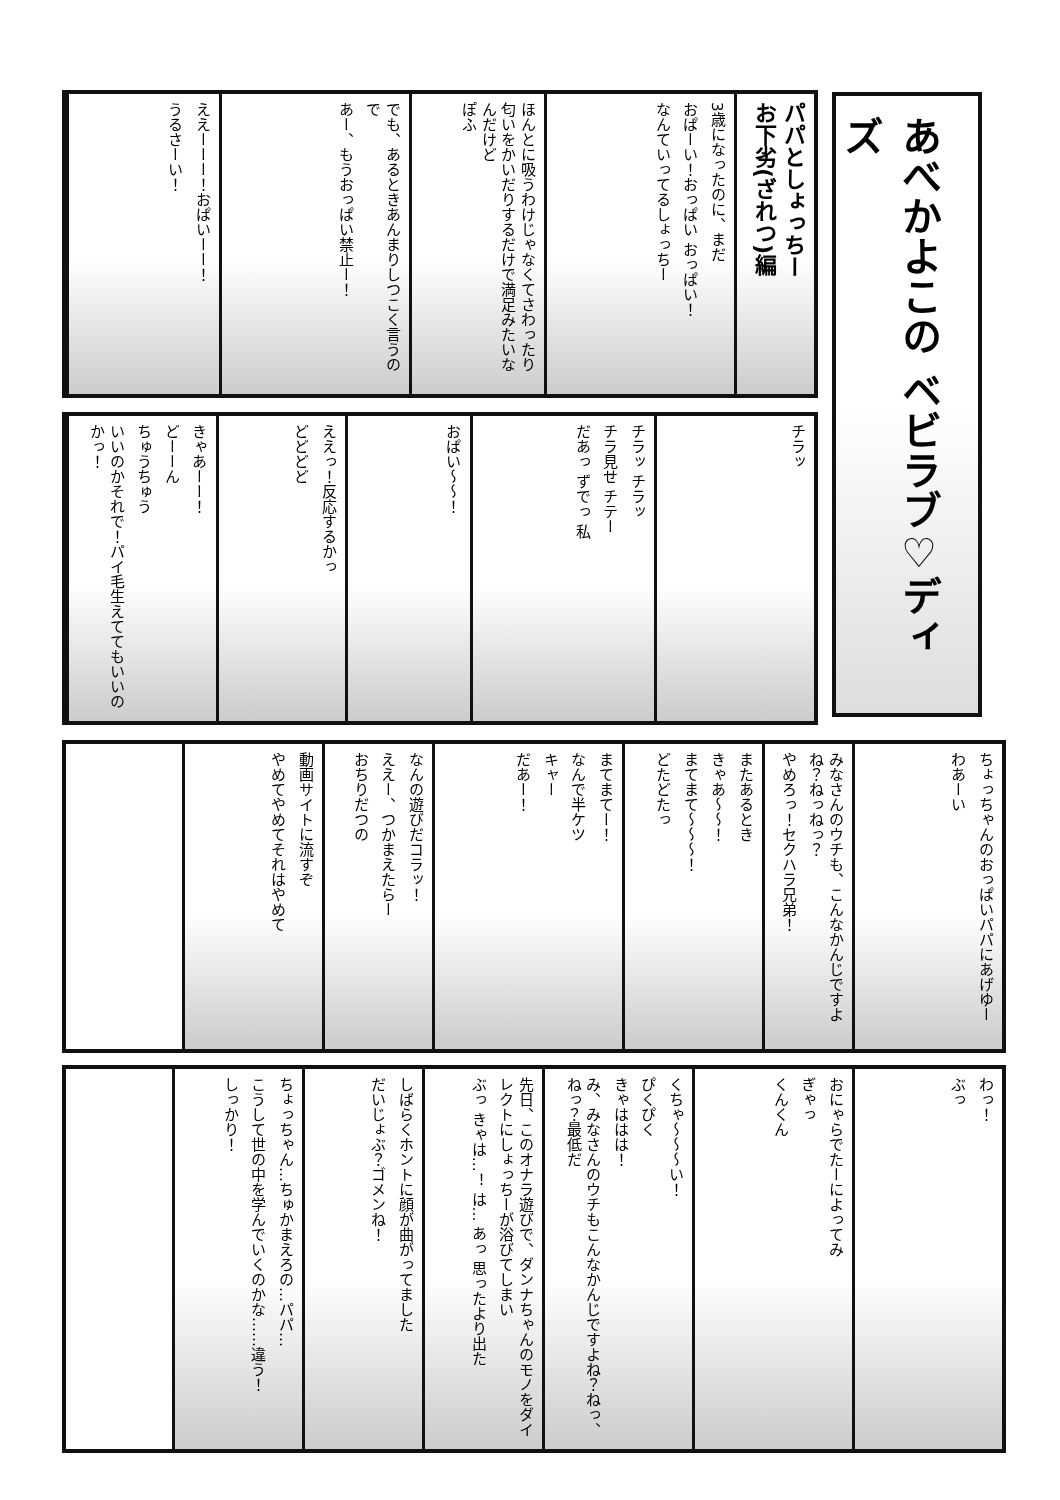あべかよこの ベビラブ♡ディズ
パパとしょっちー
お下劣(ざれつ)編
3歳になったのに、まだ
おぱーい！おっぱい おっぱい！
なんていってるしょっちー
ほんとに吸うわけじゃなくてさわったり匂いをかいだりするだけで満足みたいなんだけど
ぽふ
でも、あるときあんまりしつこく言うので
あー、もうおっぱい禁止ー！
ええーーー！おぱいーー！
うるさーい！
チラッ
チラッ チラッ
チラ見せ チテー
だあっ ずでっ 私
おぱい〜〜！
ええっ！反応するかっ
どどどど
きゃあーー！
どーーん
ちゅうちゅう
いいのかそれで！パイ毛生えててもいいのかっ！
ちょっちゃんのおっぱいパパにあげゆー
わあーい
みなさんのウチも、こんなかんじですよね？ねっねっ？
やめろっ！セクハラ兄弟！
またあるとき
きゃあ〜〜！
まてまて〜〜〜！
どたどたっ
まてまてー！
なんで半ケツ
キャー
だあー！
なんの遊びだコラッ！
ええー、つかまえたらー
おちりだつの
動画サイトに流すぞ
やめてやめてそれはやめて
わっ！
ぶっ
おにゃらでたーによってみ
ぎゃっ
くんくん
くちゃ〜〜〜い！
ぴくぴく
きゃははは！
み、みなさんのウチもこんなかんじですよね？ねっ、ねっ？最低だ
先日、このオナラ遊びで、ダンナちゃんのモノをダイレクトにしょっちーが浴びてしまい
ぶっ きゃは…！ は… あっ 思ったより出た
しばらくホントに顔が曲がってました
だいじょぶ？ゴメンね！
ちょっちゃん…ちゅかまえろの…パパ…
こうして世の中を学んでいくのかな……違う！
しっかり！